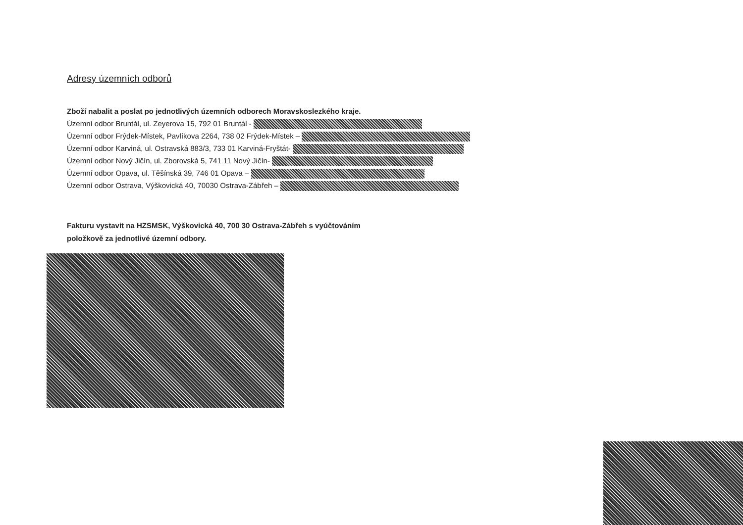Adresy územních odborů
Zboží nabalit a poslat po jednotlivých územních odborech Moravskoslezkého kraje.
Územní odbor Bruntál, ul. Zeyerova 15, 792 01 Bruntál -
Územní odbor Frýdek-Místek, Pavlíkova 2264, 738 02 Frýdek-Místek –
Územní odbor Karviná, ul. Ostravská 883/3, 733 01 Karviná-Fryštát-
Územní odbor Nový Jičín, ul. Zborovská 5, 741 11 Nový Jičín-
Územní odbor Opava, ul. Těšínská 39, 746 01 Opava –
Územní odbor Ostrava, Výškovická 40, 70030 Ostrava-Zábřeh –
Fakturu vystavit na HZSMSK, Výškovická 40, 700 30 Ostrava-Zábřeh s vyúčtováním
položkově za jednotlivé územní odbory.